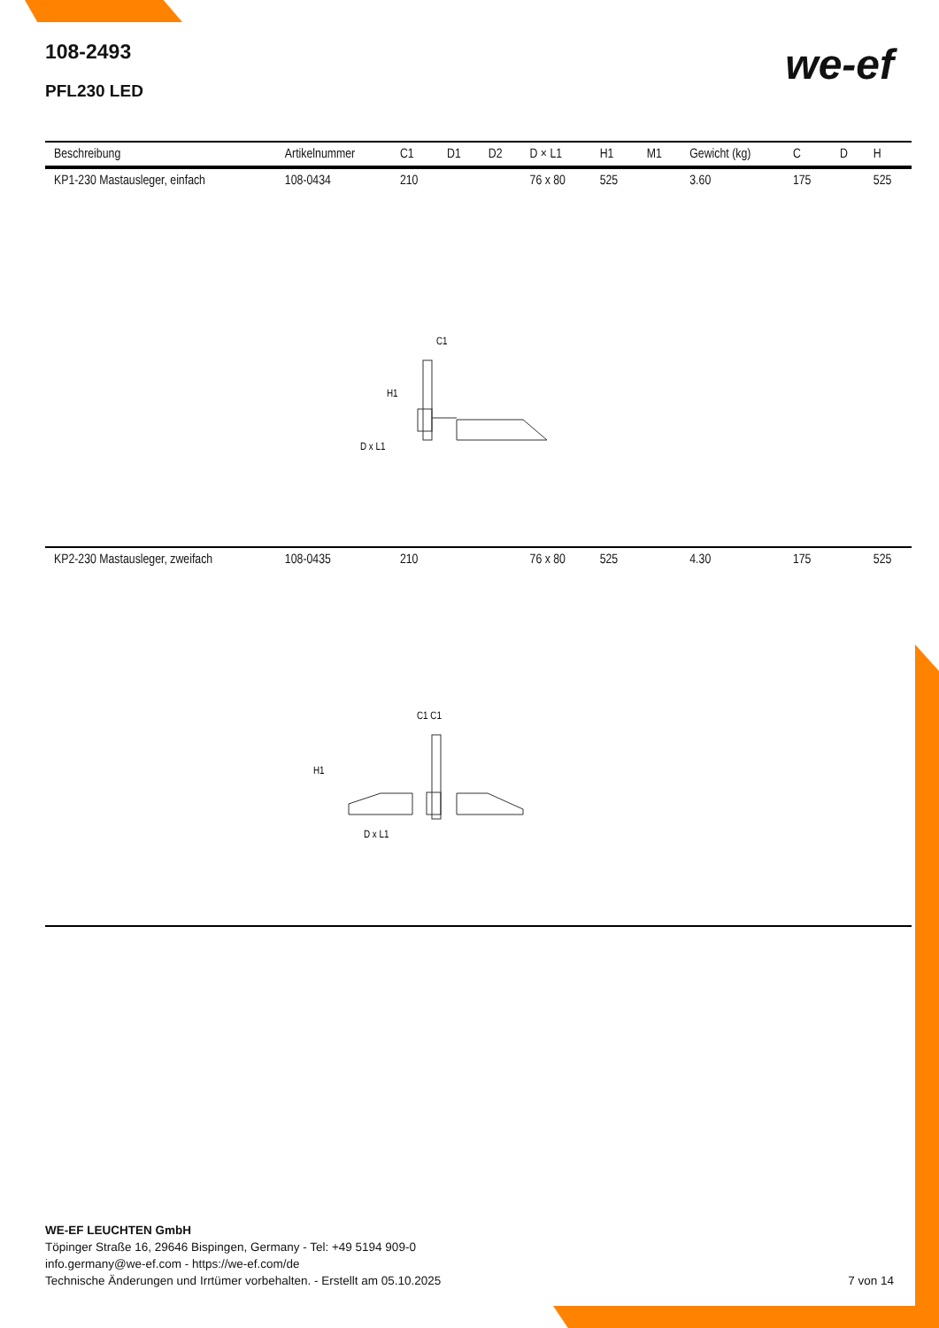we-ef
108-2493
PFL230 LED
| Beschreibung | Artikelnummer | C1 | D1 | D2 | D × L1 | H1 | M1 | Gewicht (kg) | C | D | H |
| --- | --- | --- | --- | --- | --- | --- | --- | --- | --- | --- | --- |
| KP1-230 Mastausleger, einfach | 108-0434 | 210 | | | 76 x 80 | 525 | | 3.60 | 175 | | 525 |
| C1 H1 D x L1 | | | | | | | | | | | |
| KP2-230 Mastausleger, zweifach | 108-0435 | 210 | | | 76 x 80 | 525 | | 4.30 | 175 | | 525 |
| C1 C1 H1 D x L1 | | | | | | | | | | | |
WE-EF LEUCHTEN GmbH
Töpinger Straße 16, 29646 Bispingen, Germany - Tel: +49 5194 909-0
info.germany@we-ef.com - https://we-ef.com/de
Technische Änderungen und Irrtümer vorbehalten. - Erstellt am 05.10.2025 7 von 14